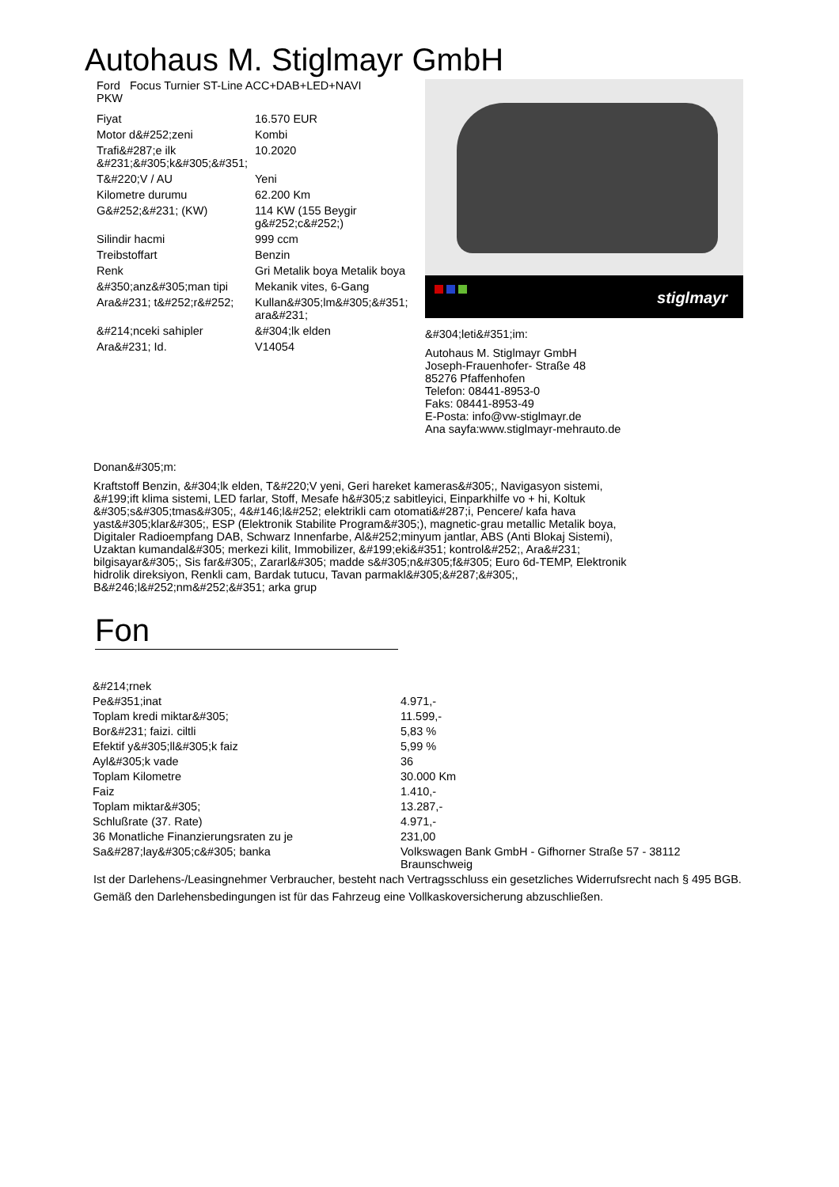Autohaus M. Stiglmayr GmbH
Ford Focus Turnier ST-Line ACC+DAB+LED+NAVI
PKW
| Fiyat | 16.570 EUR |
| Motor d&#252;zeni | Kombi |
| Trafi&#287;e ilk &#231;&#305;k&#305;&#351; | 10.2020 |
| T&#220;V / AU | Yeni |
| Kilometre durumu | 62.200 Km |
| G&#252;&#231; (KW) | 114 KW (155 Beygir g&#252;c&#252;) |
| Silindir hacmi | 999 ccm |
| Treibstoffart | Benzin |
| Renk | Gri Metalik boya Metalik boya |
| &#350;anz&#305;man tipi | Mekanik vites, 6-Gang |
| Ara&#231; t&#252;r&#252; | Kullan&#305;lm&#305;&#351; ara&#231; |
| &#214;nceki sahipler | &#304;lk elden |
| Ara&#231; Id. | V14054 |
stiglmayr
&#304;leti&#351;im:
Autohaus M. Stiglmayr GmbH
Joseph-Frauenhofer- Straße 48
85276 Pfaffenhofen
Telefon: 08441-8953-0
Faks: 08441-8953-49
E-Posta: info@vw-stiglmayr.de
Ana sayfa:www.stiglmayr-mehrauto.de
Donan&#305;m:
Kraftstoff Benzin, &#304;lk elden, T&#220;V yeni, Geri hareket kameras&#305;, Navigasyon sistemi, &#199;ift klima sistemi, LED farlar, Stoff, Mesafe h&#305;z sabitleyici, Einparkhilfe vo + hi, Koltuk &#305;s&#305;tmas&#305;, 4&#146;l&#252; elektrikli cam otomati&#287;i, Pencere/ kafa hava yast&#305;klar&#305;, ESP (Elektronik Stabilite Program&#305;), magnetic-grau metallic Metalik boya, Digitaler Radioempfang DAB, Schwarz Innenfarbe, Al&#252;minyum jantlar, ABS (Anti Blokaj Sistemi), Uzaktan kumandal&#305; merkezi kilit, Immobilizer, &#199;eki&#351; kontrol&#252;, Ara&#231; bilgisayar&#305;, Sis far&#305;, Zararl&#305; madde s&#305;n&#305;f&#305; Euro 6d-TEMP, Elektronik hidrolik direksiyon, Renkli cam, Bardak tutucu, Tavan parmakl&#305;&#287;&#305;, B&#246;l&#252;nm&#252;&#351; arka grup
Fon
| &#214;rnek | |
| Pe&#351;inat | 4.971,- |
| Toplam kredi miktar&#305; | 11.599,- |
| Bor&#231; faizi. ciltli | 5,83 % |
| Efektif y&#305;ll&#305;k faiz | 5,99 % |
| Ayl&#305;k vade | 36 |
| Toplam Kilometre | 30.000 Km |
| Faiz | 1.410,- |
| Toplam miktar&#305; | 13.287,- |
| Schlußrate (37. Rate) | 4.971,- |
| 36 Monatliche Finanzierungsraten zu je | 231,00 |
| Sa&#287;lay&#305;c&#305; banka | Volkswagen Bank GmbH - Gifhorner Straße 57 - 38112 Braunschweig |
Ist der Darlehens-/Leasingnehmer Verbraucher, besteht nach Vertragsschluss ein gesetzliches Widerrufsrecht nach § 495 BGB.
Gemäß den Darlehensbedingungen ist für das Fahrzeug eine Vollkaskoversicherung abzuschließen.